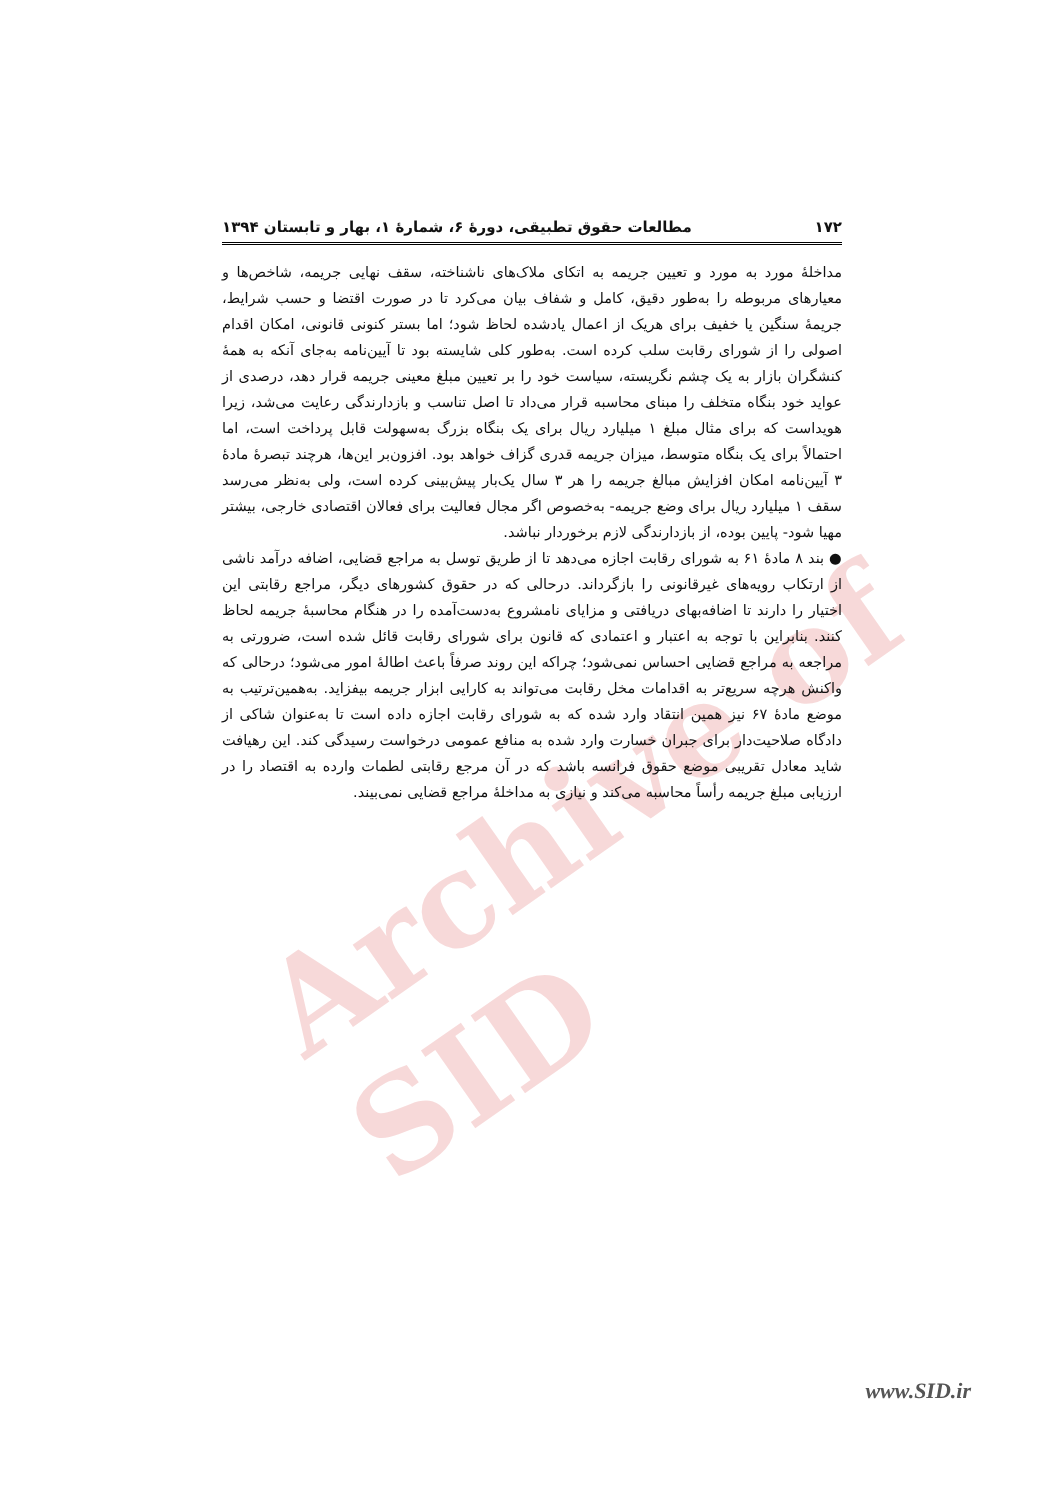Archive of SID
۱۷۲ مطالعات حقوق تطبیقی، دورۀ ۶، شمارۀ ۱، بهار و تابستان ۱۳۹۴
مداخلۀ مورد به مورد و تعیین جریمه به اتکای ملاک‌های ناشناخته، سقف نهایی جریمه، شاخص‌ها و معیارهای مربوطه را به‌طور دقیق، کامل و شفاف بیان می‌کرد تا در صورت اقتضا و حسب شرایط، جریمۀ سنگین یا خفیف برای هریک از اعمال یادشده لحاظ شود؛ اما بستر کنونی قانونی، امکان اقدام اصولی را از شورای رقابت سلب کرده است. به‌طور کلی شایسته بود تا آیین‌نامه به‌جای آنکه به همۀ کنشگران بازار به یک چشم نگریسته، سیاست خود را بر تعیین مبلغ معینی جریمه قرار دهد، درصدی از عواید خود بنگاه متخلف را مبنای محاسبه قرار می‌داد تا اصل تناسب و بازدارندگی رعایت می‌شد، زیرا هویداست که برای مثال مبلغ ۱ میلیارد ریال برای یک بنگاه بزرگ به‌سهولت قابل پرداخت است، اما احتمالاً برای یک بنگاه متوسط، میزان جریمه قدری گزاف خواهد بود. افزون‌بر این‌ها، هرچند تبصرۀ مادۀ ۳ آیین‌نامه امکان افزایش مبالغ جریمه را هر ۳ سال یک‌بار پیش‌بینی کرده است، ولی به‌نظر می‌رسد سقف ۱ میلیارد ریال برای وضع جریمه- به‌خصوص اگر مجال فعالیت برای فعالان اقتصادی خارجی، بیشتر مهیا شود- پایین بوده، از بازدارندگی لازم برخوردار نباشد.
● بند ۸ مادۀ ۶۱ به شورای رقابت اجازه می‌دهد تا از طریق توسل به مراجع قضایی، اضافه درآمد ناشی از ارتکاب رویه‌های غیرقانونی را بازگرداند. درحالی که در حقوق کشورهای دیگر، مراجع رقابتی این اختیار را دارند تا اضافه‌بهای دریافتی و مزایای نامشروع به‌دست‌آمده را در هنگام محاسبۀ جریمه لحاظ کنند. بنابراین با توجه به اعتبار و اعتمادی که قانون برای شورای رقابت قائل شده است، ضرورتی به مراجعه به مراجع قضایی احساس نمی‌شود؛ چراکه این روند صرفاً باعث اطالۀ امور می‌شود؛ درحالی که واکنش هرچه سریع‌تر به اقدامات مخل رقابت می‌تواند به کارایی ابزار جریمه بیفزاید. به‌همین‌ترتیب به موضع مادۀ ۶۷ نیز همین انتقاد وارد شده که به شورای رقابت اجازه داده است تا به‌عنوان شاکی از دادگاه صلاحیت‌دار برای جبران خسارت وارد شده به منافع عمومی درخواست رسیدگی کند. این رهیافت شاید معادل تقریبی موضع حقوق فرانسه باشد که در آن مرجع رقابتی لطمات وارده به اقتصاد را در ارزیابی مبلغ جریمه رأساً محاسبه می‌کند و نیازی به مداخلۀ مراجع قضایی نمی‌بیند.
www.SID.ir